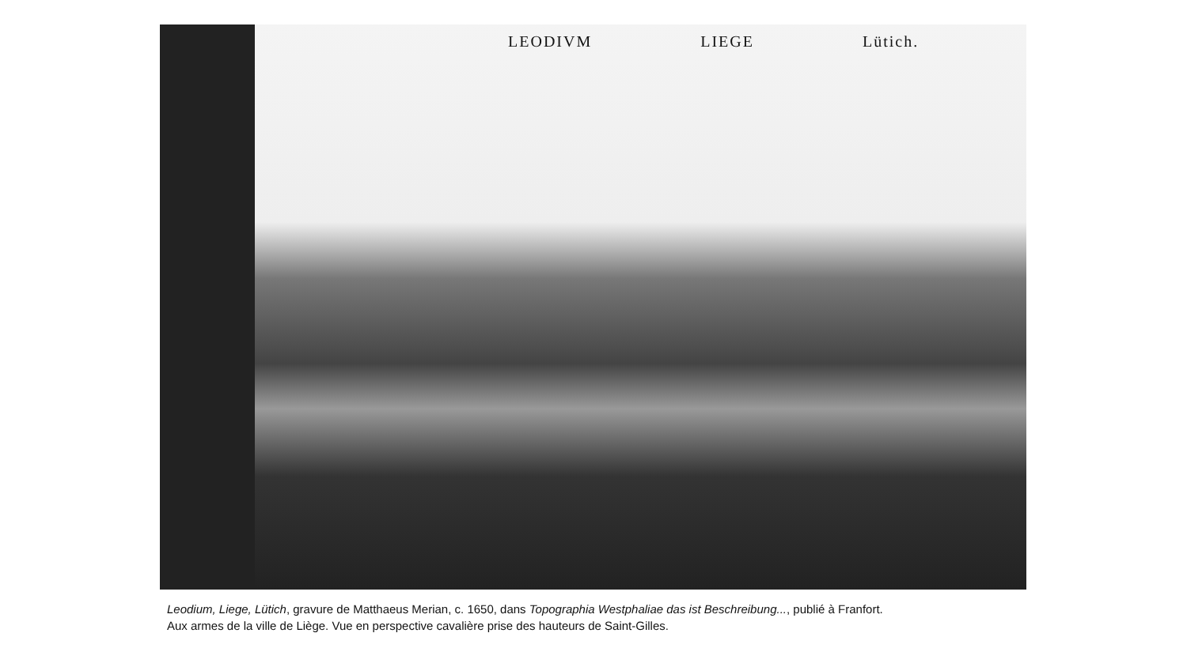LEODIVM LIEGE Lütich.
Leodium, Liege, Lütich, gravure de Matthaeus Merian, c. 1650, dans Topographia Westphaliae das ist Beschreibung..., publié à Franfort.
Aux armes de la ville de Liège. Vue en perspective cavalière prise des hauteurs de Saint-Gilles.